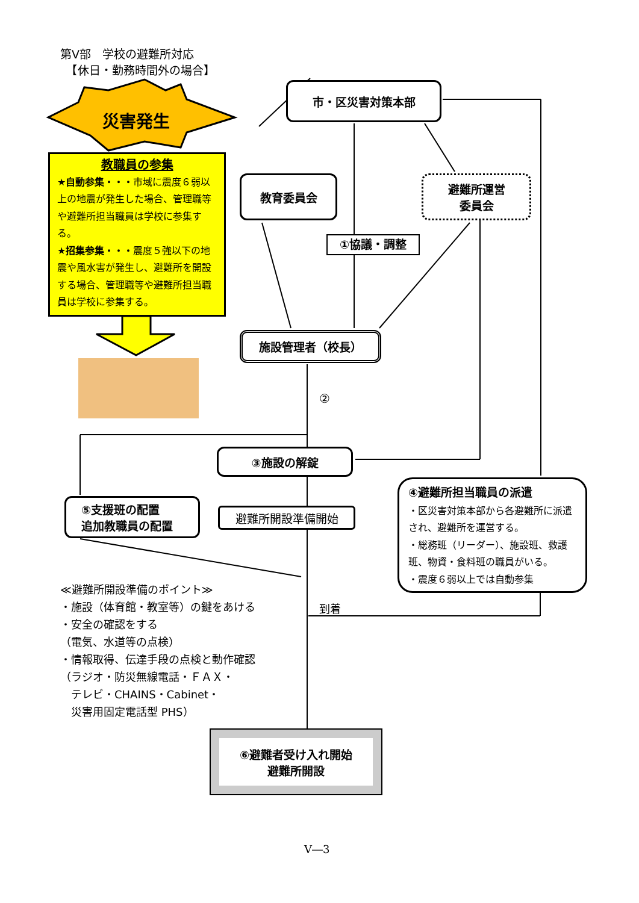第Ⅴ部　学校の避難所対応
　【休日・勤務時間外の場合】
災害発生
教職員の参集
★自動参集・・・市域に震度６弱以上の地震が発生した場合、管理職等や避難所担当職員は学校に参集する。
★招集参集・・・震度５強以下の地震や風水害が発生し、避難所を開設する場合、管理職等や避難所担当職員は学校に参集する。
市・区災害対策本部
教育委員会
避難所運営
委員会
①協議・調整
施設管理者（校長）
②
③施設の解錠
⑤支援班の配置
追加教職員の配置
避難所開設準備開始
④避難所担当職員の派遣
・区災害対策本部から各避難所に派遣され、避難所を運営する。
・総務班（リーダー）、施設班、救護班、物資・食料班の職員がいる。
・震度６弱以上では自動参集
≪避難所開設準備のポイント≫
・施設（体育館・教室等）の鍵をあける
・安全の確認をする
（電気、水道等の点検）
・情報取得、伝達手段の点検と動作確認
（ラジオ・防災無線電話・ＦＡＸ・
　テレビ・CHAINS・Cabinet・
　災害用固定電話型 PHS）
到着
⑥避難者受け入れ開始
避難所開設
Ⅴ―3